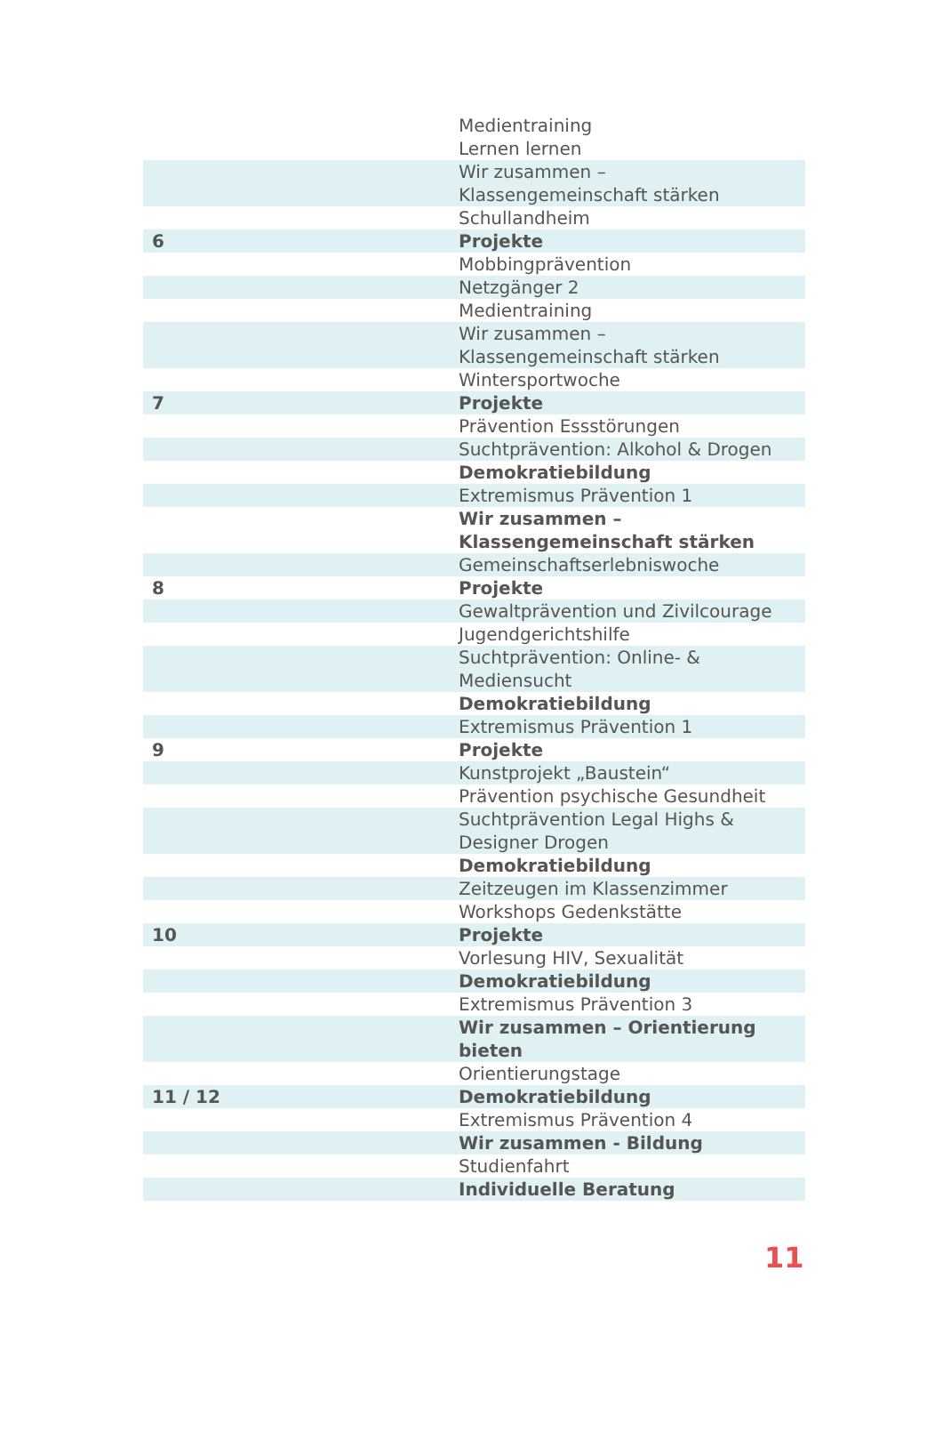| | Medientraining |
| | Lernen lernen |
| | Wir zusammen – Klassengemeinschaft stärken |
| | Schullandheim |
| 6 | Projekte |
| | Mobbingprävention |
| | Netzgänger 2 |
| | Medientraining |
| | Wir zusammen – Klassengemeinschaft stärken |
| | Wintersportwoche |
| 7 | Projekte |
| | Prävention Essstörungen |
| | Suchtprävention: Alkohol & Drogen |
| | Demokratiebildung |
| | Extremismus Prävention 1 |
| | Wir zusammen – Klassengemeinschaft stärken |
| | Gemeinschaftserlebniswoche |
| 8 | Projekte |
| | Gewaltprävention und Zivilcourage |
| | Jugendgerichtshilfe |
| | Suchtprävention: Online- & Mediensucht |
| | Demokratiebildung |
| | Extremismus Prävention 1 |
| 9 | Projekte |
| | Kunstprojekt „Baustein“ |
| | Prävention psychische Gesundheit |
| | Suchtprävention Legal Highs & Designer Drogen |
| | Demokratiebildung |
| | Zeitzeugen im Klassenzimmer |
| | Workshops Gedenkstätte |
| 10 | Projekte |
| | Vorlesung HIV, Sexualität |
| | Demokratiebildung |
| | Extremismus Prävention 3 |
| | Wir zusammen – Orientierung bieten |
| | Orientierungstage |
| 11 / 12 | Demokratiebildung |
| | Extremismus Prävention 4 |
| | Wir zusammen - Bildung |
| | Studienfahrt |
| | Individuelle Beratung |
11